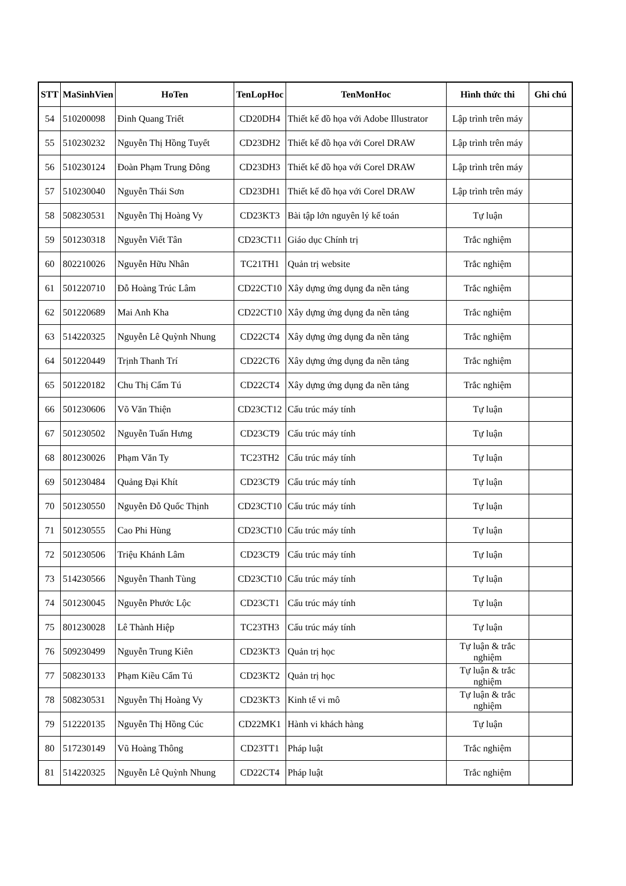| STT | MaSinhVien | HoTen | TenLopHoc | TenMonHoc | Hình thức thi | Ghi chú |
| --- | --- | --- | --- | --- | --- | --- |
| 54 | 510200098 | Đinh Quang Triết | CD20DH4 | Thiết kế đồ họa với Adobe Illustrator | Lập trình trên máy | |
| 55 | 510230232 | Nguyễn Thị Hồng Tuyết | CD23DH2 | Thiết kế đồ họa với Corel DRAW | Lập trình trên máy | |
| 56 | 510230124 | Đoàn Phạm Trung Đông | CD23DH3 | Thiết kế đồ họa với Corel DRAW | Lập trình trên máy | |
| 57 | 510230040 | Nguyễn Thái Sơn | CD23DH1 | Thiết kế đồ họa với Corel DRAW | Lập trình trên máy | |
| 58 | 508230531 | Nguyễn Thị Hoàng Vy | CD23KT3 | Bài tập lớn nguyên lý kế toán | Tự luận | |
| 59 | 501230318 | Nguyễn Viết Tân | CD23CT11 | Giáo dục Chính trị | Trắc nghiệm | |
| 60 | 802210026 | Nguyễn Hữu Nhân | TC21TH1 | Quản trị website | Trắc nghiệm | |
| 61 | 501220710 | Đỗ Hoàng Trúc Lâm | CD22CT10 | Xây dựng ứng dụng đa nền tảng | Trắc nghiệm | |
| 62 | 501220689 | Mai Anh Kha | CD22CT10 | Xây dựng ứng dụng đa nền tảng | Trắc nghiệm | |
| 63 | 514220325 | Nguyễn Lê Quỳnh Nhung | CD22CT4 | Xây dựng ứng dụng đa nền tảng | Trắc nghiệm | |
| 64 | 501220449 | Trịnh Thanh Trí | CD22CT6 | Xây dựng ứng dụng đa nền tảng | Trắc nghiệm | |
| 65 | 501220182 | Chu Thị Cẩm Tú | CD22CT4 | Xây dựng ứng dụng đa nền tảng | Trắc nghiệm | |
| 66 | 501230606 | Võ Văn Thiện | CD23CT12 | Cấu trúc máy tính | Tự luận | |
| 67 | 501230502 | Nguyễn Tuấn Hưng | CD23CT9 | Cấu trúc máy tính | Tự luận | |
| 68 | 801230026 | Phạm Văn Ty | TC23TH2 | Cấu trúc máy tính | Tự luận | |
| 69 | 501230484 | Quảng Đại Khít | CD23CT9 | Cấu trúc máy tính | Tự luận | |
| 70 | 501230550 | Nguyễn Đỗ Quốc Thịnh | CD23CT10 | Cấu trúc máy tính | Tự luận | |
| 71 | 501230555 | Cao Phi Hùng | CD23CT10 | Cấu trúc máy tính | Tự luận | |
| 72 | 501230506 | Triệu Khánh Lâm | CD23CT9 | Cấu trúc máy tính | Tự luận | |
| 73 | 514230566 | Nguyễn Thanh Tùng | CD23CT10 | Cấu trúc máy tính | Tự luận | |
| 74 | 501230045 | Nguyễn Phước Lộc | CD23CT1 | Cấu trúc máy tính | Tự luận | |
| 75 | 801230028 | Lê Thành Hiệp | TC23TH3 | Cấu trúc máy tính | Tự luận | |
| 76 | 509230499 | Nguyễn Trung Kiên | CD23KT3 | Quản trị học | Tự luận & trắc nghiệm | |
| 77 | 508230133 | Phạm Kiều Cẩm Tú | CD23KT2 | Quản trị học | Tự luận & trắc nghiệm | |
| 78 | 508230531 | Nguyễn Thị Hoàng Vy | CD23KT3 | Kinh tế vi mô | Tự luận & trắc nghiệm | |
| 79 | 512220135 | Nguyễn Thị Hồng Cúc | CD22MK1 | Hành vi khách hàng | Tự luận | |
| 80 | 517230149 | Vũ Hoàng Thông | CD23TT1 | Pháp luật | Trắc nghiệm | |
| 81 | 514220325 | Nguyễn Lê Quỳnh Nhung | CD22CT4 | Pháp luật | Trắc nghiệm | |